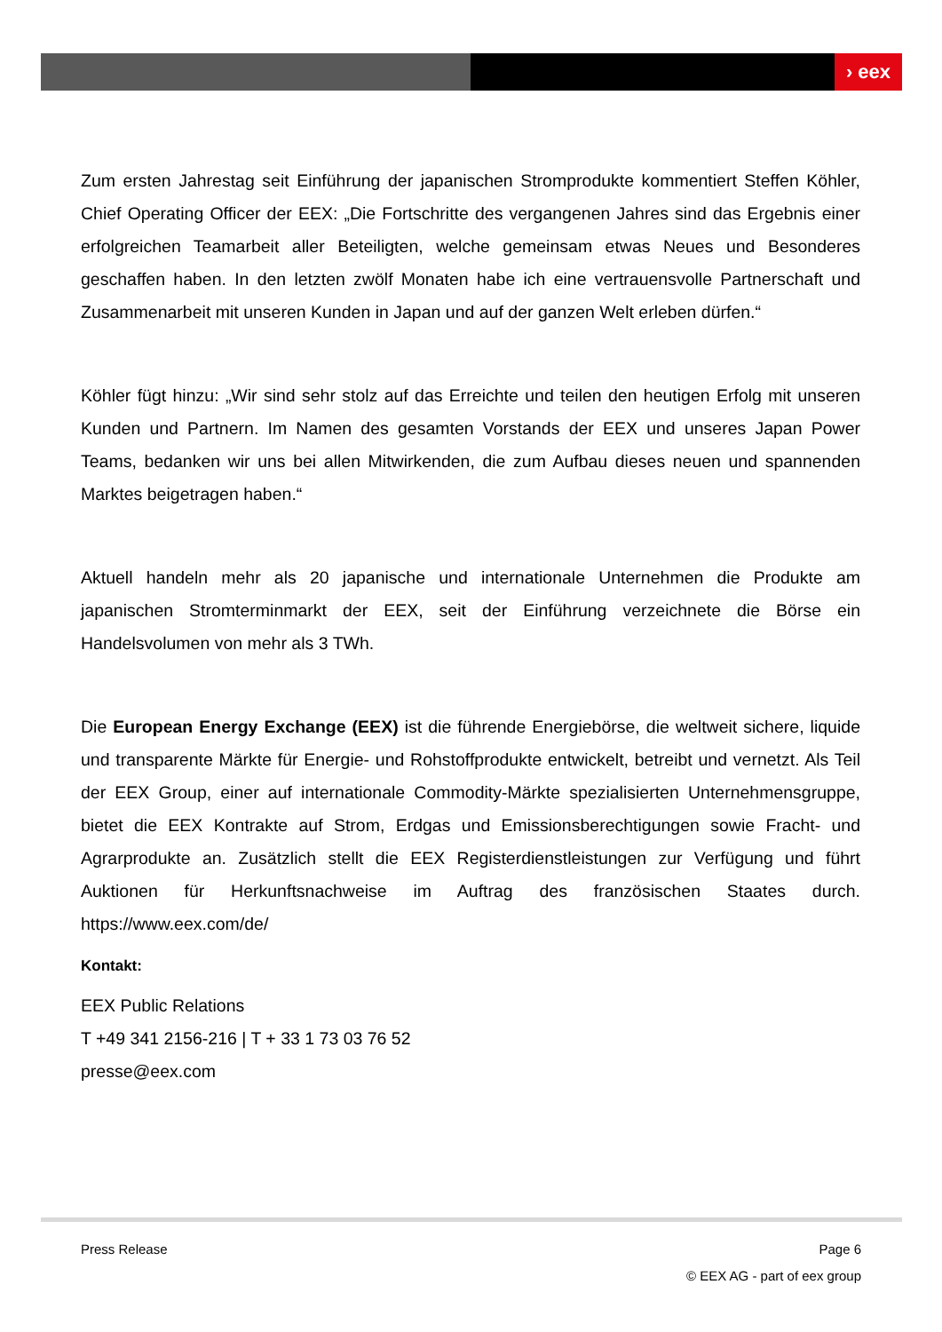› eex
Zum ersten Jahrestag seit Einführung der japanischen Stromprodukte kommentiert Steffen Köhler, Chief Operating Officer der EEX: „Die Fortschritte des vergangenen Jahres sind das Ergebnis einer erfolgreichen Teamarbeit aller Beteiligten, welche gemeinsam etwas Neues und Besonderes geschaffen haben. In den letzten zwölf Monaten habe ich eine vertrauensvolle Partnerschaft und Zusammenarbeit mit unseren Kunden in Japan und auf der ganzen Welt erleben dürfen.“
Köhler fügt hinzu: „Wir sind sehr stolz auf das Erreichte und teilen den heutigen Erfolg mit unseren Kunden und Partnern. Im Namen des gesamten Vorstands der EEX und unseres Japan Power Teams, bedanken wir uns bei allen Mitwirkenden, die zum Aufbau dieses neuen und spannenden Marktes beigetragen haben.“
Aktuell handeln mehr als 20 japanische und internationale Unternehmen die Produkte am japanischen Stromterminmarkt der EEX, seit der Einführung verzeichnete die Börse ein Handelsvolumen von mehr als 3 TWh.
Die European Energy Exchange (EEX) ist die führende Energiebörse, die weltweit sichere, liquide und transparente Märkte für Energie- und Rohstoffprodukte entwickelt, betreibt und vernetzt. Als Teil der EEX Group, einer auf internationale Commodity-Märkte spezialisierten Unternehmensgruppe, bietet die EEX Kontrakte auf Strom, Erdgas und Emissionsberechtigungen sowie Fracht- und Agrarprodukte an. Zusätzlich stellt die EEX Registerdienstleistungen zur Verfügung und führt Auktionen für Herkunftsnachweise im Auftrag des französischen Staates durch. https://www.eex.com/de/
Kontakt:
EEX Public Relations
T +49 341 2156-216 | T + 33 1 73 03 76 52
presse@eex.com
Press Release Page 6
© EEX AG ‑ part of eex group